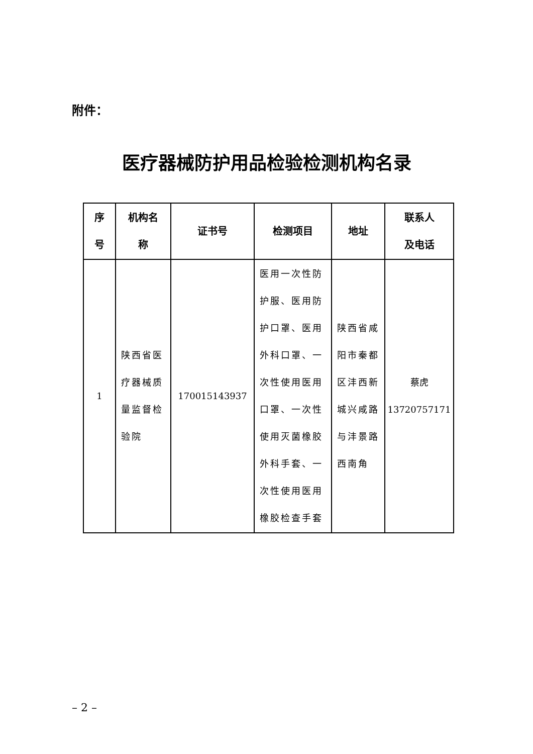附件：
医疗器械防护用品检验检测机构名录
| 序 号 | 机构名 称 | 证书号 | 检测项目 | 地址 | 联系人 及电话 |
| --- | --- | --- | --- | --- | --- |
| 1 | 陕西省医 疗器械质 量监督检 验院 | 170015143937 | 医用一次性防 护服、医用防 护口罩、医用 外科口罩、一 次性使用医用 口罩、一次性 使用灭菌橡胶 外科手套、一 次性使用医用 橡胶检查手套 | 陕西省咸 阳市秦都 区沣西新 城兴咸路 与沣景路 西南角 | 蔡虎 13720757171 |
– 2 –